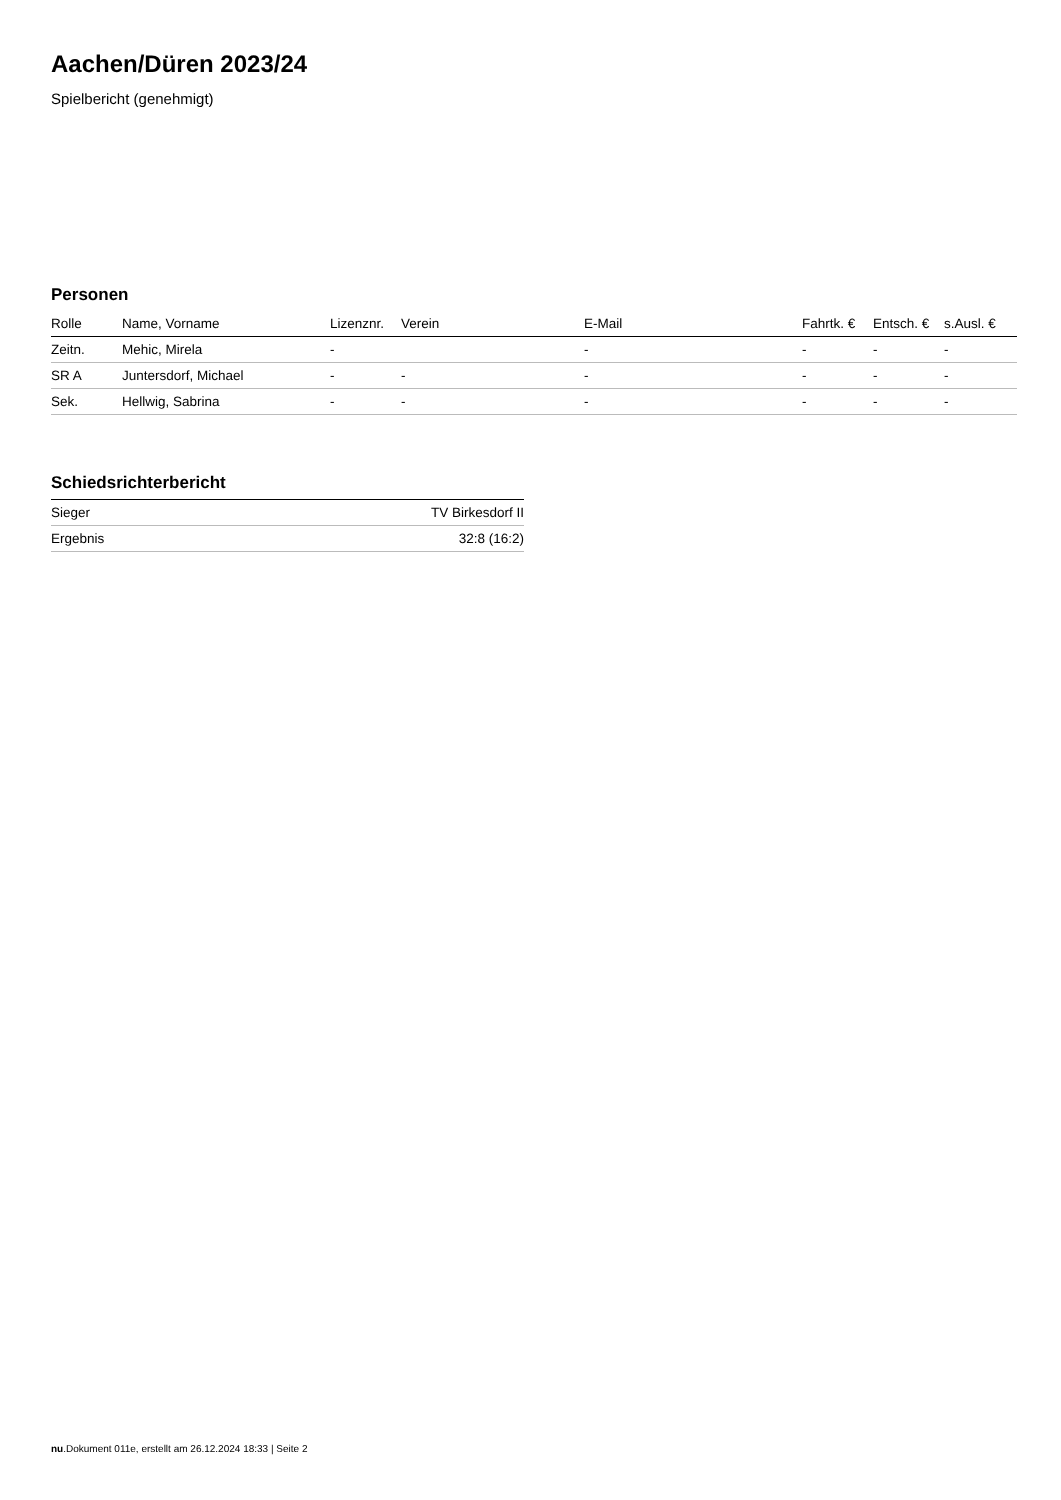Aachen/Düren 2023/24
Spielbericht (genehmigt)
Personen
| Rolle | Name, Vorname | Lizenznr. | Verein | E-Mail | Fahrtk. € | Entsch. € | s.Ausl. € |
| --- | --- | --- | --- | --- | --- | --- | --- |
| Zeitn. | Mehic, Mirela | - | | - | - | - | - |
| SR A | Juntersdorf, Michael | - | - | - | - | - | - |
| Sek. | Hellwig, Sabrina | - | - | - | - | - | - |
Schiedsrichterbericht
| Sieger | TV Birkesdorf II |
| Ergebnis | 32:8 (16:2) |
nu.Dokument 011e, erstellt am 26.12.2024 18:33 | Seite 2